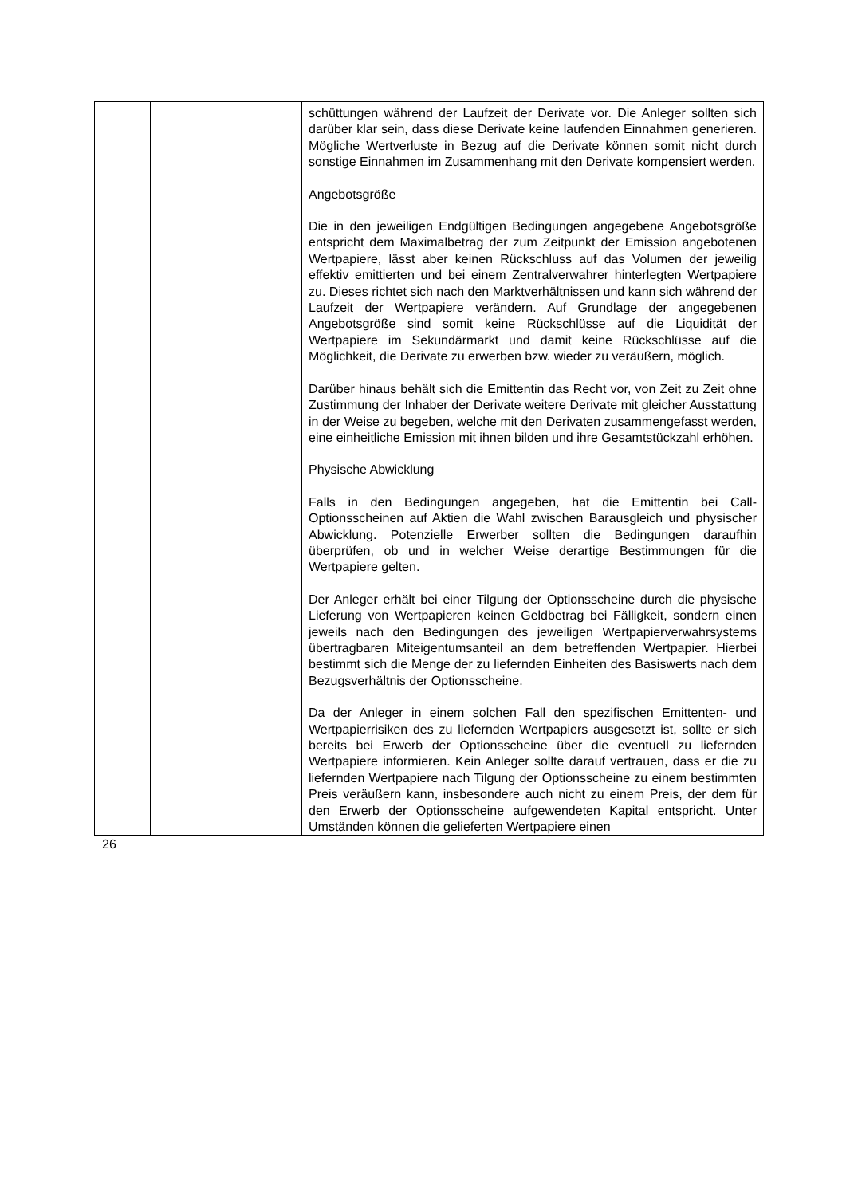| | | schüttungen während der Laufzeit der Derivate vor. Die Anleger sollten sich darüber klar sein, dass diese Derivate keine laufenden Einnahmen generieren. Mögliche Wert­verluste in Bezug auf die Derivate können somit nicht durch sonstige Einnahmen im Zusammenhang mit den Derivate kompensiert werden. Angebotsgröße Die in den jeweiligen Endgültigen Bedingungen angegebene Angebotsgröße entspricht dem Maximalbetrag der zum Zeitpunkt der Emission angebotenen Wertpapiere, lässt aber keinen Rückschluss auf das Volumen der jeweilig effektiv emittierten und bei einem Zentralverwahrer hinterlegten Wertpapiere zu. Dieses richtet sich nach den Markt­verhältnissen und kann sich während der Laufzeit der Wert­papiere verändern. Auf Grundlage der angegebenen Angebotsgröße sind somit keine Rückschlüsse auf die Liquidität der Wertpapiere im Sekundärmarkt und damit keine Rückschlüsse auf die Möglichkeit, die Derivate zu erwerben bzw. wieder zu veräußern, möglich. Darüber hinaus behält sich die Emittentin das Recht vor, von Zeit zu Zeit ohne Zustimmung der Inhaber der Derivate weitere Derivate mit gleicher Ausstattung in der Weise zu begeben, welche mit den Derivaten zusammengefasst werden, eine einheitliche Emission mit ihnen bilden und ihre Gesamtstückzahl erhöhen. Physische Abwicklung Falls in den Bedingungen angegeben, hat die Emittentin bei Call-Optionsscheinen auf Aktien die Wahl zwischen Barausgleich und physischer Abwicklung. Potenzielle Erwerber sollten die Bedingungen daraufhin überprüfen, ob und in welcher Weise derartige Bestimmungen für die Wertpapiere gelten. Der Anleger erhält bei einer Tilgung der Optionsscheine durch die physische Lieferung von Wertpapieren keinen Geldbetrag bei Fälligkeit, sondern einen jeweils nach den Bedingungen des jeweiligen Wertpapierverwahrsystems übertragbaren Mit­eigentumsanteil an dem betreffenden Wertpapier. Hierbei bestimmt sich die Menge der zu liefernden Einheiten des Basiswerts nach dem Bezugsverhältnis der Optionsscheine. Da der Anleger in einem solchen Fall den spezifischen Emittenten- und Wertpapierrisiken des zu liefernden Wertpapiers ausgesetzt ist, sollte er sich bereits bei Erwerb der Optionsscheine über die eventuell zu liefernden Wertpapiere informieren. Kein Anleger sollte darauf vertrauen, dass er die zu liefernden Wertpapiere nach Tilgung der Optionsscheine zu einem bestimmten Preis veräußern kann, insbesondere auch nicht zu einem Preis, der dem für den Erwerb der Optionsscheine aufgewendeten Kapital entspricht. Unter Umständen können die gelieferten Wertpapiere einen |
26